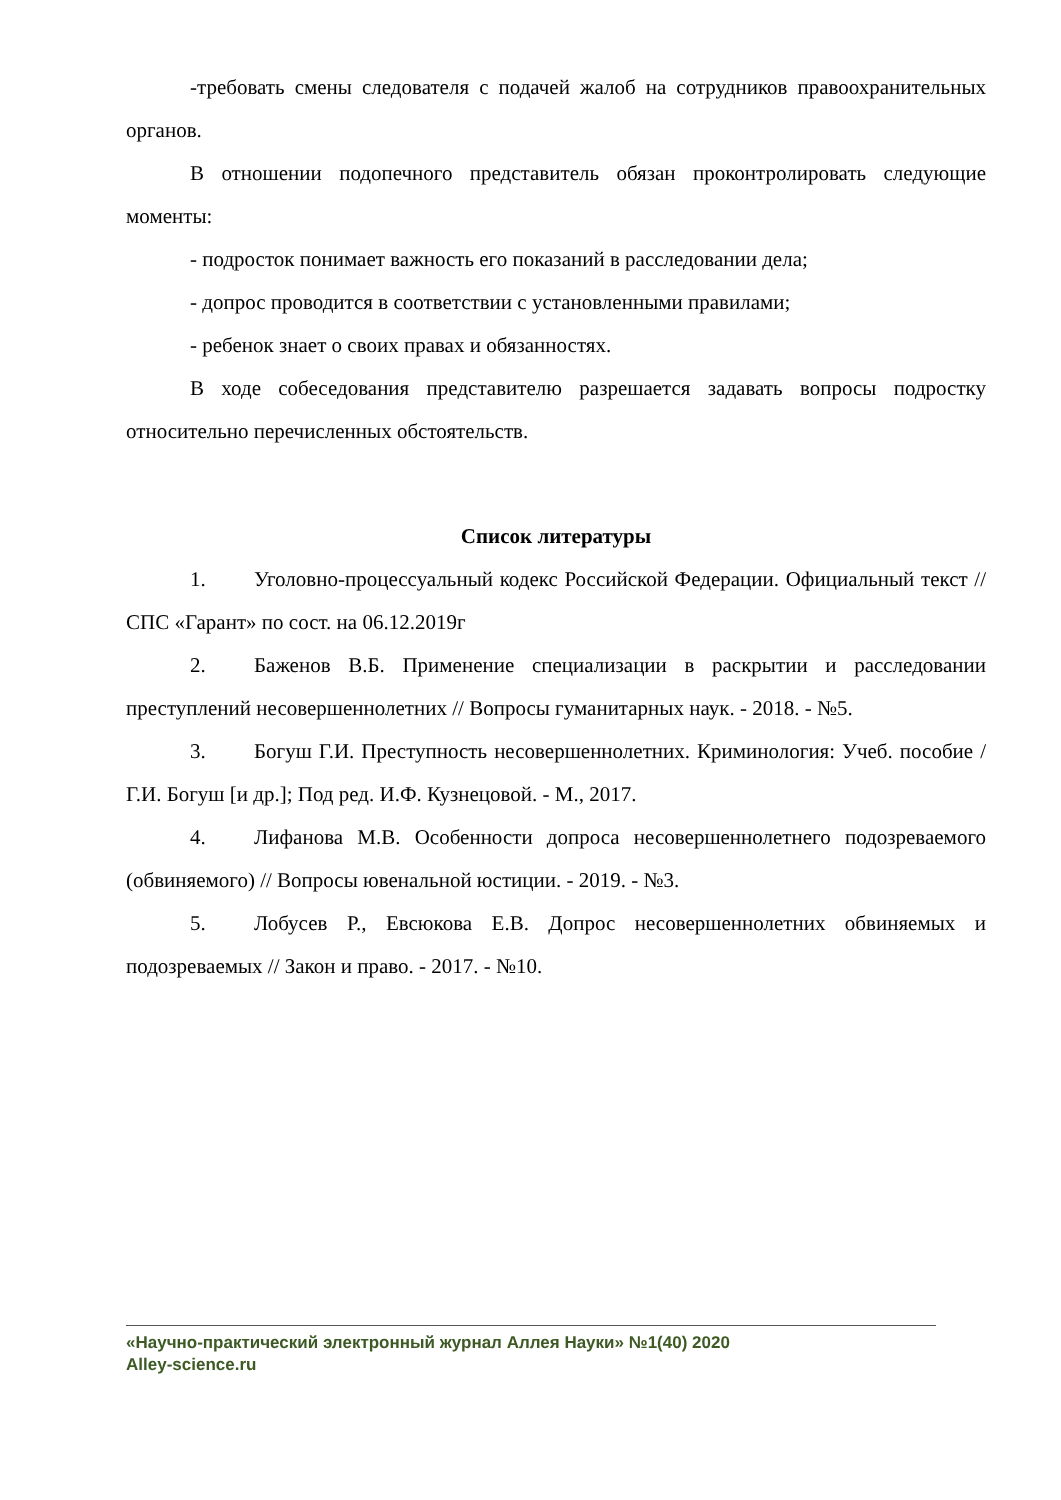-требовать смены следователя с подачей жалоб на сотрудников правоохранительных органов.
В отношении подопечного представитель обязан проконтролировать следующие моменты:
- подросток понимает важность его показаний в расследовании дела;
- допрос проводится в соответствии с установленными правилами;
- ребенок знает о своих правах и обязанностях.
В ходе собеседования представителю разрешается задавать вопросы подростку относительно перечисленных обстоятельств.
Список литературы
1. Уголовно-процессуальный кодекс Российской Федерации. Официальный текст // СПС «Гарант» по сост. на 06.12.2019г
2. Баженов В.Б. Применение специализации в раскрытии и расследовании преступлений несовершеннолетних // Вопросы гуманитарных наук. - 2018. - №5.
3. Богуш Г.И. Преступность несовершеннолетних. Криминология: Учеб. пособие / Г.И. Богуш [и др.]; Под ред. И.Ф. Кузнецовой. - М., 2017.
4. Лифанова М.В. Особенности допроса несовершеннолетнего подозреваемого (обвиняемого) // Вопросы ювенальной юстиции. - 2019. - №3.
5. Лобусев Р., Евсюкова Е.В. Допрос несовершеннолетних обвиняемых и подозреваемых // Закон и право. - 2017. - №10.
«Научно-практический электронный журнал Аллея Науки» №1(40) 2020
Alley-science.ru